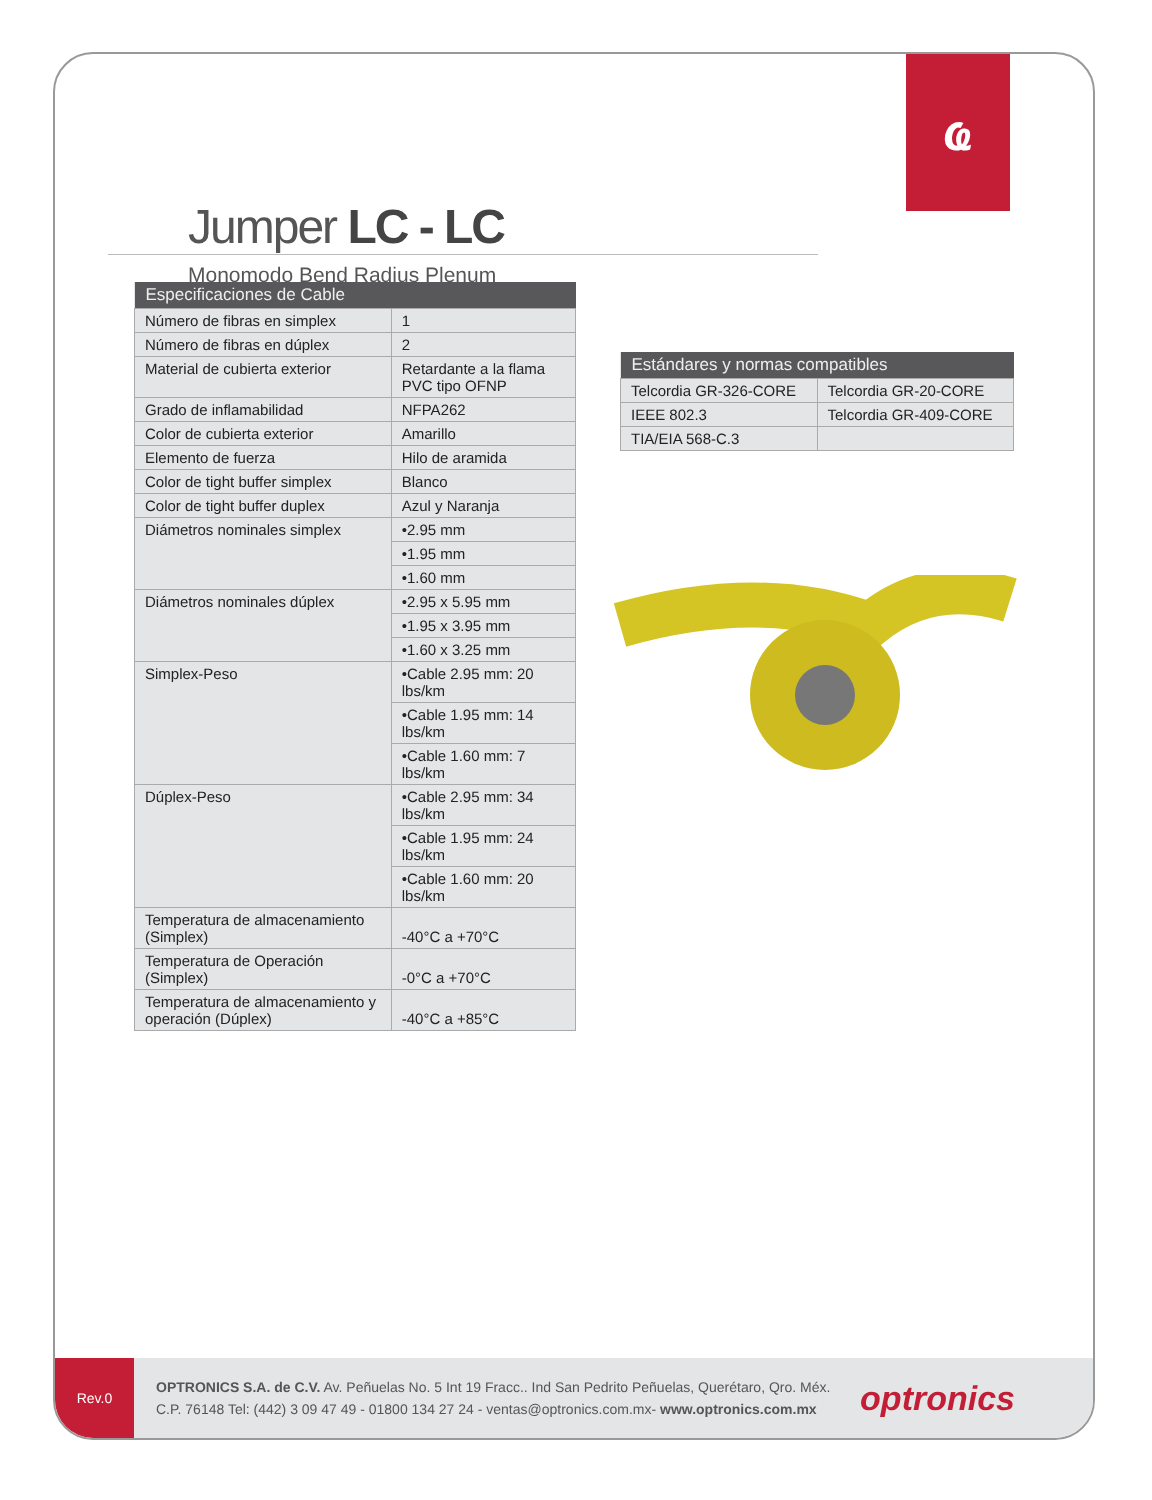ҩ
Jumper LC - LC
Monomodo Bend Radius Plenum
Rev.0
OPTRONICS S.A. de C.V. Av. Peñuelas No. 5 Int 19 Fracc.. Ind San Pedrito Peñuelas, Querétaro, Qro. Méx.
C.P. 76148 Tel: (442) 3 09 47 49 - 01800 134 27 24 - ventas@optronics.com.mx- www.optronics.com.mx
optronics
| Especificaciones de Cable | |
| --- | --- |
| Número de fibras en simplex | 1 |
| Número de fibras en dúplex | 2 |
| Material de cubierta exterior | Retardante a la flama PVC tipo OFNP |
| Grado de inflamabilidad | NFPA262 |
| Color de cubierta exterior | Amarillo |
| Elemento de fuerza | Hilo de aramida |
| Color de tight buffer simplex | Blanco |
| Color de tight buffer duplex | Azul y Naranja |
| Diámetros nominales simplex | •2.95 mm |
| | •1.95 mm |
| | •1.60 mm |
| Diámetros nominales dúplex | •2.95 x 5.95 mm |
| | •1.95 x 3.95 mm |
| | •1.60 x 3.25 mm |
| Simplex-Peso | •Cable 2.95 mm: 20 lbs/km |
| | •Cable 1.95 mm: 14 lbs/km |
| | •Cable 1.60 mm: 7 lbs/km |
| Dúplex-Peso | •Cable 2.95 mm: 34 lbs/km |
| | •Cable 1.95 mm: 24 lbs/km |
| | •Cable 1.60 mm: 20 lbs/km |
| Temperatura de almacenamiento (Simplex) | -40°C a +70°C |
| Temperatura de Operación (Simplex) | -0°C a +70°C |
| Temperatura de almacenamiento y operación (Dúplex) | -40°C a +85°C |
| Estándares y normas compatibles | |
| --- | --- |
| Telcordia GR-326-CORE | Telcordia GR-20-CORE |
| IEEE 802.3 | Telcordia GR-409-CORE |
| TIA/EIA 568-C.3 | |